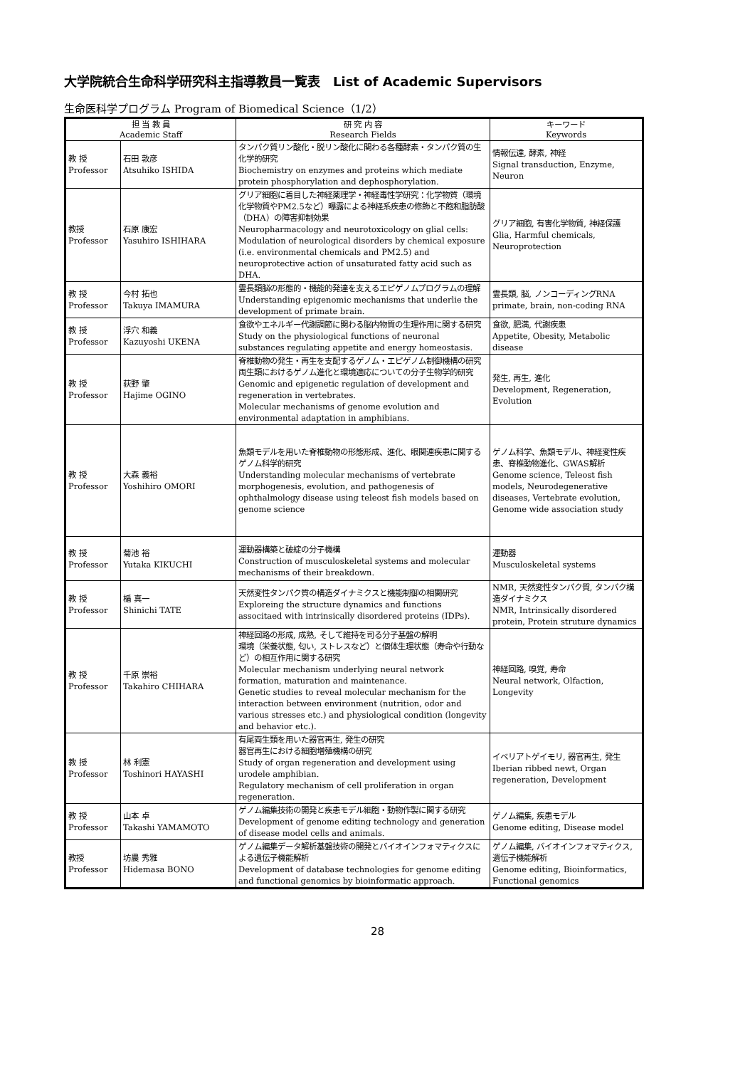大学院統合生命科学研究科主指導教員一覧表　List of Academic Supervisors
生命医科学プログラム Program of Biomedical Science（1/2）
| 担 当 教 員 Academic Staff | | 研 究 内 容 Research Fields | キーワード Keywords |
| --- | --- | --- | --- |
| 教 授 Professor | 石田 敦彦 Atsuhiko ISHIDA | タンパク質リン酸化・脱リン酸化に関わる各種酵素・タンパク質の生化学的研究 Biochemistry on enzymes and proteins which mediate protein phosphorylation and dephosphorylation. | 情報伝達, 酵素, 神経 Signal transduction, Enzyme, Neuron |
| 教授 Professor | 石原 康宏 Yasuhiro ISHIHARA | グリア細胞に着目した神経薬理学・神経毒性学研究：化学物質（環境化学物質やPM2.5など）曝露による神経系疾患の修飾と不飽和脂肪酸（DHA）の障害抑制効果 Neuropharmacology and neurotoxicology on glial cells: Modulation of neurological disorders by chemical exposure (i.e. environmental chemicals and PM2.5) and neuroprotective action of unsaturated fatty acid such as DHA. | グリア細胞, 有害化学物質, 神経保護 Glia, Harmful chemicals, Neuroprotection |
| 教 授 Professor | 今村 拓也 Takuya IMAMURA | 霊長類脳の形態的・機能的発達を支えるエピゲノムプログラムの理解 Understanding epigenomic mechanisms that underlie the development of primate brain. | 霊長類, 脳, ノンコーディングRNA primate, brain, non-coding RNA |
| 教 授 Professor | 浮穴 和義 Kazuyoshi UKENA | 食欲やエネルギー代謝調節に関わる脳内物質の生理作用に関する研究 Study on the physiological functions of neuronal substances regulating appetite and energy homeostasis. | 食欲, 肥満, 代謝疾患 Appetite, Obesity, Metabolic disease |
| 教 授 Professor | 荻野 肇 Hajime OGINO | 脊椎動物の発生・再生を支配するゲノム・エピゲノム制御機構の研究 両生類におけるゲノム進化と環境適応についての分子生物学的研究 Genomic and epigenetic regulation of development and regeneration in vertebrates. Molecular mechanisms of genome evolution and environmental adaptation in amphibians. | 発生, 再生, 進化 Development, Regeneration, Evolution |
| 教 授 Professor | 大森 義裕 Yoshihiro OMORI | 魚類モデルを用いた脊椎動物の形態形成、進化、眼関連疾患に関するゲノム科学的研究 Understanding molecular mechanisms of vertebrate morphogenesis, evolution, and pathogenesis of ophthalmology disease using teleost fish models based on genome science | ゲノム科学、魚類モデル、神経変性疾患、脊椎動物進化、GWAS解析 Genome science, Teleost fish models, Neurodegenerative diseases, Vertebrate evolution, Genome wide association study |
| 教 授 Professor | 菊池 裕 Yutaka KIKUCHI | 運動器構築と破綻の分子機構 Construction of musculoskeletal systems and molecular mechanisms of their breakdown. | 運動器 Musculoskeletal systems |
| 教 授 Professor | 楯 真一 Shinichi TATE | 天然変性タンパク質の構造ダイナミクスと機能制御の相関研究 Exploreing the structure dynamics and functions associtaed with intrinsically disordered proteins (IDPs). | NMR, 天然変性タンパク質, タンパク構造ダイナミクス NMR, Intrinsically disordered protein, Protein struture dynamics |
| 教 授 Professor | 千原 崇裕 Takahiro CHIHARA | 神経回路の形成, 成熟, そして維持を司る分子基盤の解明 環境（栄養状態, 匂い, ストレスなど）と個体生理状態（寿命や行動など）の相互作用に関する研究 Molecular mechanism underlying neural network formation, maturation and maintenance. Genetic studies to reveal molecular mechanism for the interaction between environment (nutrition, odor and various stresses etc.) and physiological condition (longevity and behavior etc.). | 神経回路, 嗅覚, 寿命 Neural network, Olfaction, Longevity |
| 教 授 Professor | 林 利憲 Toshinori HAYASHI | 有尾両生類を用いた器官再生, 発生の研究 器官再生における細胞増殖機構の研究 Study of organ regeneration and development using urodele amphibian. Regulatory mechanism of cell proliferation in organ regeneration. | イベリアトゲイモリ, 器官再生, 発生 Iberian ribbed newt, Organ regeneration, Development |
| 教 授 Professor | 山本 卓 Takashi YAMAMOTO | ゲノム編集技術の開発と疾患モデル細胞・動物作製に関する研究 Development of genome editing technology and generation of disease model cells and animals. | ゲノム編集, 疾患モデル Genome editing, Disease model |
| 教授 Professor | 坊農 秀雅 Hidemasa BONO | ゲノム編集データ解析基盤技術の開発とバイオインフォマティクスによる遺伝子機能解析 Development of database technologies for genome editing and functional genomics by bioinformatic approach. | ゲノム編集, バイオインフォマティクス, 遺伝子機能解析 Genome editing, Bioinformatics, Functional genomics |
28